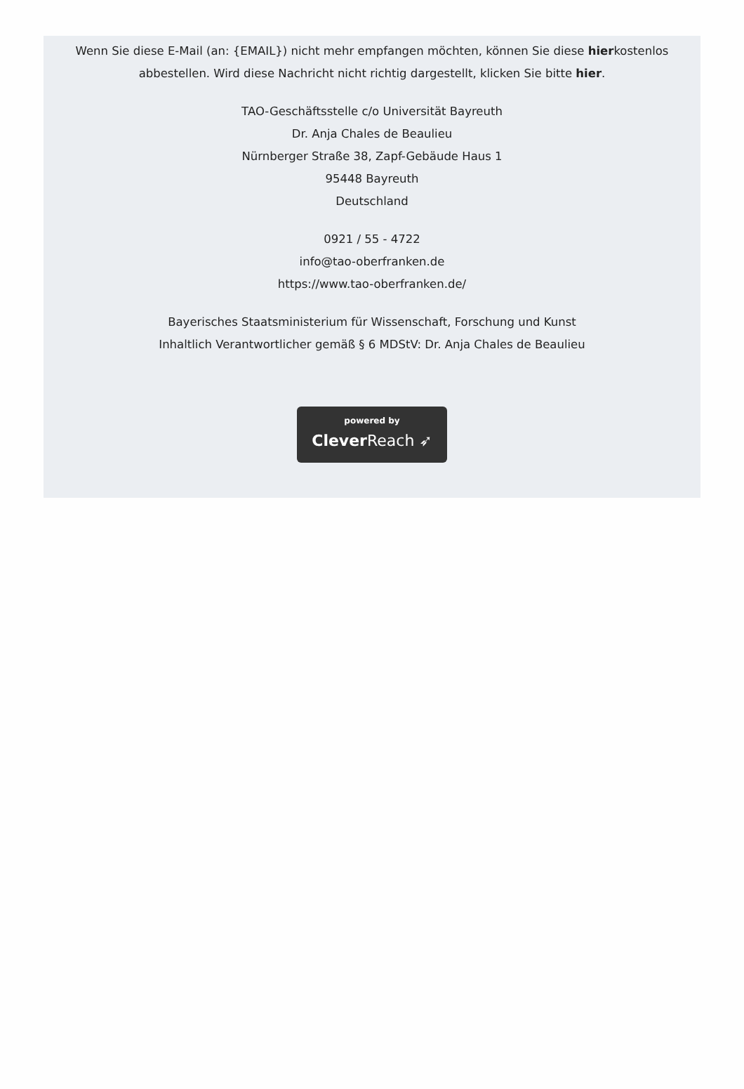Wenn Sie diese E-Mail (an: {EMAIL}) nicht mehr empfangen möchten, können Sie diese hierkostenlos abbestellen. Wird diese Nachricht nicht richtig dargestellt, klicken Sie bitte hier.
TAO-Geschäftsstelle c/o Universität Bayreuth
Dr. Anja Chales de Beaulieu
Nürnberger Straße 38, Zapf-Gebäude Haus 1
95448 Bayreuth
Deutschland
0921 / 55 - 4722
info@tao-oberfranken.de
https://www.tao-oberfranken.de/
Bayerisches Staatsministerium für Wissenschaft, Forschung und Kunst
Inhaltlich Verantwortlicher gemäß § 6 MDStV: Dr. Anja Chales de Beaulieu
powered by
Clever Reach ➶